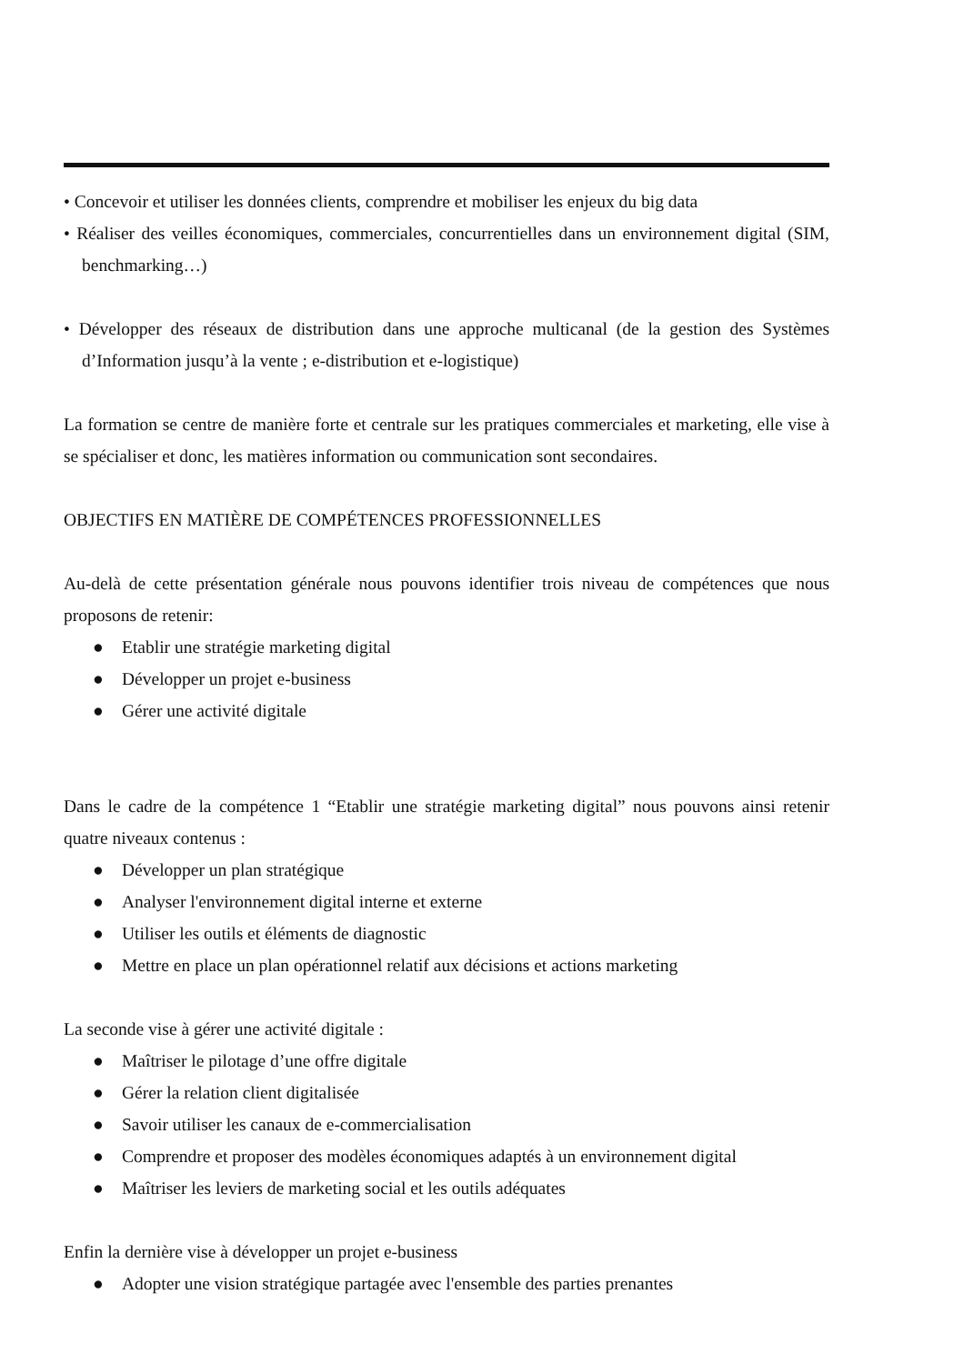• Concevoir et utiliser les données clients, comprendre et mobiliser les enjeux du big data
• Réaliser des veilles économiques, commerciales, concurrentielles dans un environnement digital (SIM, benchmarking…)
• Développer des réseaux de distribution dans une approche multicanal (de la gestion des Systèmes d’Information jusqu’à la vente ; e-distribution et e-logistique)
La formation se centre de manière forte et centrale sur les pratiques commerciales et marketing, elle vise à se spécialiser et donc, les matières information ou communication sont secondaires.
OBJECTIFS EN MATIÈRE DE COMPÉTENCES PROFESSIONNELLES
Au-delà de cette présentation générale nous pouvons identifier trois niveau de compétences que nous proposons de retenir:
● Etablir une stratégie marketing digital
● Développer un projet e-business
● Gérer une activité digitale
Dans le cadre de la compétence 1 “Etablir une stratégie marketing digital” nous pouvons ainsi retenir quatre niveaux contenus :
● Développer un plan stratégique
● Analyser l'environnement digital interne et externe
● Utiliser les outils et éléments de diagnostic
● Mettre en place un plan opérationnel relatif aux décisions et actions marketing
La seconde vise à gérer une activité digitale :
● Maîtriser le pilotage d’une offre digitale
● Gérer la relation client digitalisée
● Savoir utiliser les canaux de e-commercialisation
● Comprendre et proposer des modèles économiques adaptés à un environnement digital
● Maîtriser les leviers de marketing social et les outils adéquates
Enfin la dernière vise à développer un projet e-business
● Adopter une vision stratégique partagée avec l'ensemble des parties prenantes